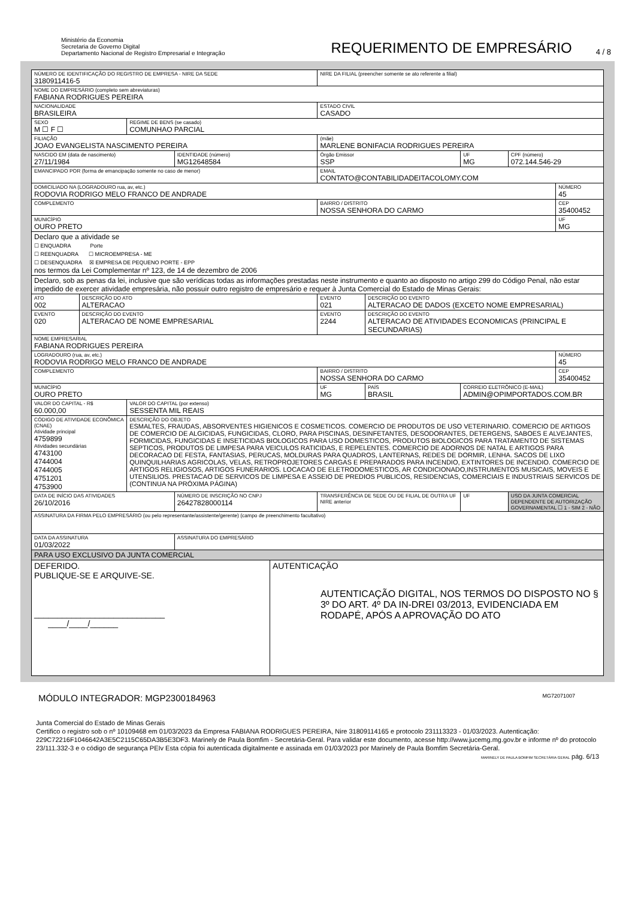Ministério da Economia
Secretaria de Governo Digital
Departamento Nacional de Registro Empresarial e Integração
REQUERIMENTO DE EMPRESÁRIO
4 / 8
| NÚMERO DE IDENTIFICAÇÃO DO REGISTRO DE EMPRESA - NIRE DA SEDE 3180911416-5 | | | | | NIRE DA FILIAL (preencher somente se ato referente a filial) | | | | |
| NOME DO EMPRESÁRIO (completo sem abreviaturas) FABIANA RODRIGUES PEREIRA | | | | | | | | | |
| NACIONALIDADE BRASILEIRA | | | | | ESTADO CIVIL CASADO | | | | |
| SEXO M ☐ F ☐ | | REGIME DE BENS (se casado) COMUNHAO PARCIAL | | | | | | | |
| FILIAÇÃO JOAO EVANGELISTA NASCIMENTO PEREIRA | | | | | (mãe) MARLENE BONIFACIA RODRIGUES PEREIRA | | | | |
| NASCIDO EM (data de nascimento) 27/11/1984 | | | IDENTIDADE (número) MG12648584 | | Órgão Emissor SSP | | UF MG | CPF (número) 072.144.546-29 | |
| EMANCIPADO POR (forma de emancipação somente no caso de menor) | | | | | EMAIL CONTATO@CONTABILIDADEITACOLOMY.COM | | | | |
| DOMICILIADO NA (LOGRADOURO rua, av, etc.) RODOVIA RODRIGO MELO FRANCO DE ANDRADE | | | | | | | | | NÚMERO 45 |
| COMPLEMENTO | | | | | BAIRRO / DISTRITO NOSSA SENHORA DO CARMO | | | | CEP 35400452 |
| MUNICÍPIO OURO PRETO | | | | | | | | | UF MG |
| Declaro que a atividade se ☐ ENQUADRA Porte ☐ REENQUADRA ☐ MICROEMPRESA - ME ☐ DESENQUADRA ☒ EMPRESA DE PEQUENO PORTE - EPP nos termos da Lei Complementar nº 123, de 14 de dezembro de 2006 | | | | | | | | | |
| Declaro, sob as penas da lei, inclusive que são verídicas todas as informações prestadas neste instrumento e quanto ao disposto no artigo 299 do Código Penal, não estar impedido de exercer atividade empresária, não possuir outro registro de empresário e requer à Junta Comercial do Estado de Minas Gerais: | | | | | | | | | |
| ATO 002 | DESCRIÇÃO DO ATO ALTERACAO | | | | EVENTO 021 | DESCRIÇÃO DO EVENTO ALTERACAO DE DADOS (EXCETO NOME EMPRESARIAL) | | | |
| EVENTO 020 | DESCRIÇÃO DO EVENTO ALTERACAO DE NOME EMPRESARIAL | | | | EVENTO 2244 | DESCRIÇÃO DO EVENTO ALTERACAO DE ATIVIDADES ECONOMICAS (PRINCIPAL E SECUNDARIAS) | | | |
| NOME EMPRESARIAL FABIANA RODRIGUES PEREIRA | | | | | | | | | |
| LOGRADOURO (rua, av, etc.) RODOVIA RODRIGO MELO FRANCO DE ANDRADE | | | | | | | | | NÚMERO 45 |
| COMPLEMENTO | | | | | BAIRRO / DISTRITO NOSSA SENHORA DO CARMO | | | | CEP 35400452 |
| MUNICÍPIO OURO PRETO | | | | | UF MG | PAÍS BRASIL | CORREIO ELETRÔNICO (E-MAIL) ADMIN@OPIMPORTADOS.COM.BR | | |
| VALOR DO CAPITAL - R$ 60.000,00 | | VALOR DO CAPITAL (por extenso) SESSENTA MIL REAIS | | | | | | | |
| CÓDIGO DE ATIVIDADE ECONÔMICA (CNAE) Atividade principal 4759899 Atividades secundárias 4743100 4744004 4744005 4751201 4753900 | | DESCRIÇÃO DO OBJETO ESMALTES, FRAUDAS, ABSORVENTES HIGIENICOS E COSMETICOS. COMERCIO DE PRODUTOS DE USO VETERINARIO. COMERCIO DE ARTIGOS DE COMERCIO DE ALGICIDAS, FUNGICIDAS, CLORO, PARA PISCINAS, DESINFETANTES, DESODORANTES, DETERGENS, SABOES E ALVEJANTES, FORMICIDAS, FUNGICIDAS E INSETICIDAS BIOLOGICOS PARA USO DOMESTICOS, PRODUTOS BIOLOGICOS PARA TRATAMENTO DE SISTEMAS SEPTICOS, PRODUTOS DE LIMPESA PARA VEICULOS RATICIDAS, E REPELENTES. COMERCIO DE ADORNOS DE NATAL E ARTIGOS PARA DECORACAO DE FESTA, FANTASIAS, PERUCAS, MOLDURAS PARA QUADROS, LANTERNAS, REDES DE DORMIR, LENHA. SACOS DE LIXO QUINQUILHARIAS AGRICOLAS, VELAS, RETROPROJETORES CARGAS E PREPARADOS PARA INCENDIO, EXTINTORES DE INCENDIO. COMERCIO DE ARTIGOS RELIGIOSOS, ARTIGOS FUNERARIOS. LOCACAO DE ELETRODOMESTICOS, AR CONDICIONADO,INSTRUMENTOS MUSICAIS, MOVEIS E UTENSILIOS. PRESTACAO DE SERVICOS DE LIMPESA E ASSEIO DE PREDIOS PUBLICOS, RESIDENCIAS, COMERCIAIS E INDUSTRIAIS SERVICOS DE (CONTINUA NA PRÓXIMA PÁGINA) | | | | | | | |
| DATA DE INÍCIO DAS ATIVIDADES 26/10/2016 | | | NÚMERO DE INSCRIÇÃO NO CNPJ 26427828000114 | | TRANSFERÊNCIA DE SEDE OU DE FILIAL DE OUTRA UF NIRE anterior | | UF | USO DA JUNTA COMERCIAL DEPENDENTE DE AUTORIZAÇÃO GOVERNAMENTAL ☐ 1 - SIM 2 - NÃO | |
| ASSINATURA DA FIRMA PELO EMPRESÁRIO (ou pelo representante/assistente/gerente) (campo de preenchimento facultativo) | | | | | | | | | |
| DATA DA ASSINATURA 01/03/2022 | | | ASSINATURA DO EMPRESÁRIO | | | | | | |
| PARA USO EXCLUSIVO DA JUNTA COMERCIAL | | | | | | | | | |
| DEFERIDO. PUBLIQUE-SE E ARQUIVE-SE. ____________________________ ____/____/______ | | | | AUTENTICAÇÃO AUTENTICAÇÃO DIGITAL, NOS TERMOS DO DISPOSTO NO § 3º DO ART. 4º DA IN-DREI 03/2013, EVIDENCIADA EM RODAPÉ, APÓS A APROVAÇÃO DO ATO | | | | | |
MÓDULO INTEGRADOR: MGP2300184963 MG72071007
Junta Comercial do Estado de Minas Gerais
Certifico o registro sob o nº 10109468 em 01/03/2023 da Empresa FABIANA RODRIGUES PEREIRA, Nire 31809114165 e protocolo 231113323 - 01/03/2023. Autenticação: 229C72216F1046642A3E5C2115C65DA3B5E3DF3. Marinely de Paula Bomfim - Secretária-Geral. Para validar este documento, acesse http://www.jucemg.mg.gov.br e informe nº do protocolo 23/111.332-3 e o código de segurança PEIv Esta cópia foi autenticada digitalmente e assinada em 01/03/2023 por Marinely de Paula Bomfim Secretária-Geral.
MARINELY DE PAULA BOMFIM SECRETÁRIA GERAL pág. 6/13